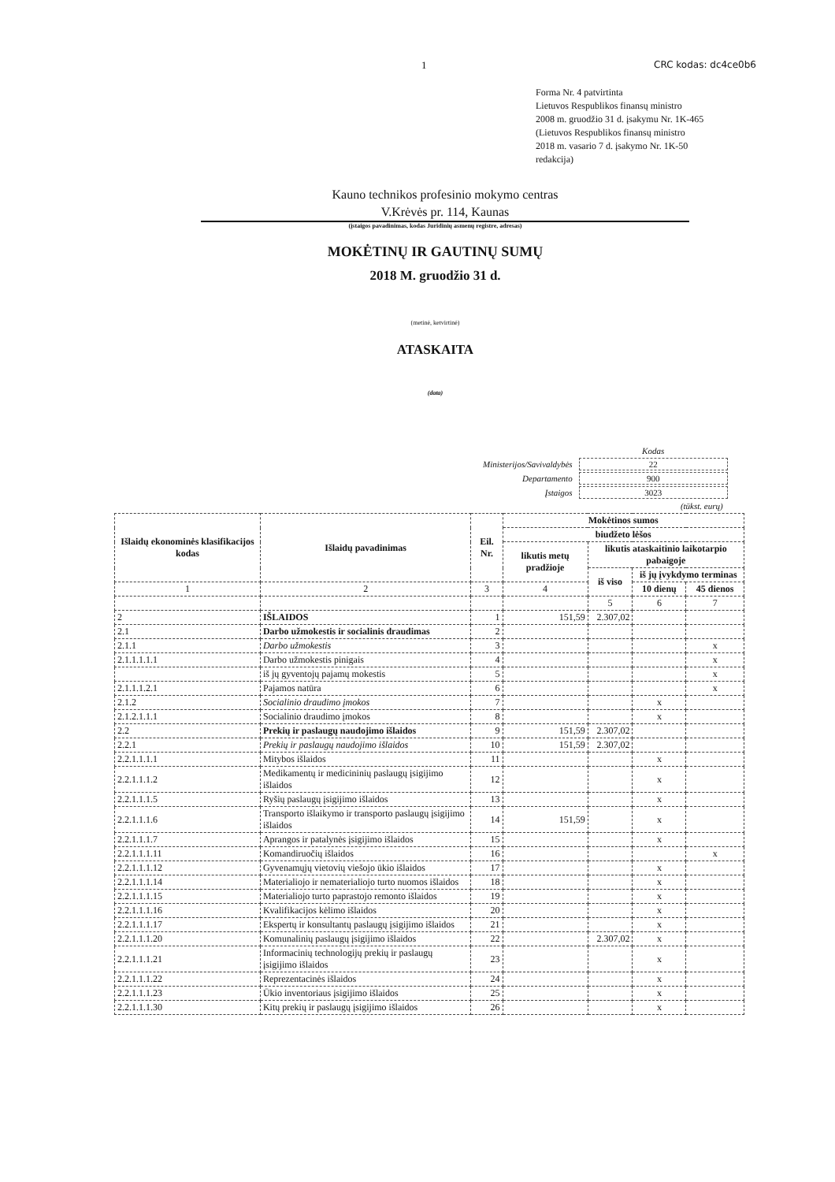1 CRC kodas: dc4ce0b6
Forma Nr. 4 patvirtinta
Lietuvos Respublikos finansų ministro
2008 m. gruodžio 31 d. įsakymu Nr. 1K-465
(Lietuvos Respublikos finansų ministro
2018 m. vasario 7 d. įsakymo Nr. 1K-50
redakcija)
Kauno technikos profesinio mokymo centras
V.Krėvės pr. 114, Kaunas
(įstaigos pavadinimas, kodas Juridinių asmenų registre, adresas)
MOKĖTINŲ IR GAUTINŲ SUMŲ
2018 M. gruodžio 31 d.
(metinė, ketvirtinė)
ATASKAITA
(data)
| | Kodas |
| Ministerijos/Savivaldybės | 22 |
| Departamento | 900 |
| Įstaigos | 3023 |
| | (tūkst. eurų) |
| Išlaidų ekonominės klasifikacijos kodas | Išlaidų pavadinimas | Eil. Nr. | Mokėtinos sumos | | | |
| --- | --- | --- | --- | --- | --- | --- |
| | | | biudžeto lėšos | | | |
| | | | likutis metų pradžioje | likutis ataskaitinio laikotarpio pabaigoje | | |
| | | | | iš viso | iš jų įvykdymo terminas | |
| 1 | 2 | 3 | 4 | | 10 dienų | 45 dienos |
| | | | | 5 | 6 | 7 |
| 2 | IŠLAIDOS | 1 | 151,59 | 2.307,02 | | |
| 2.1 | Darbo užmokestis ir socialinis draudimas | 2 | | | | |
| 2.1.1 | Darbo užmokestis | 3 | | | | x |
| 2.1.1.1.1.1 | Darbo užmokestis pinigais | 4 | | | | x |
| | iš jų gyventojų pajamų mokestis | 5 | | | | x |
| 2.1.1.1.2.1 | Pajamos natūra | 6 | | | | x |
| 2.1.2 | Socialinio draudimo įmokos | 7 | | | x | |
| 2.1.2.1.1.1 | Socialinio draudimo įmokos | 8 | | | x | |
| 2.2 | Prekių ir paslaugų naudojimo išlaidos | 9 | 151,59 | 2.307,02 | | |
| 2.2.1 | Prekių ir paslaugų naudojimo išlaidos | 10 | 151,59 | 2.307,02 | | |
| 2.2.1.1.1.1 | Mitybos išlaidos | 11 | | | x | |
| 2.2.1.1.1.2 | Medikamentų ir medicininių paslaugų įsigijimo išlaidos | 12 | | | x | |
| 2.2.1.1.1.5 | Ryšių paslaugų įsigijimo išlaidos | 13 | | | x | |
| 2.2.1.1.1.6 | Transporto išlaikymo ir transporto paslaugų įsigijimo išlaidos | 14 | 151,59 | | x | |
| 2.2.1.1.1.7 | Aprangos ir patalynės įsigijimo išlaidos | 15 | | | x | |
| 2.2.1.1.1.11 | Komandiruočių išlaidos | 16 | | | | x |
| 2.2.1.1.1.12 | Gyvenamųjų vietovių viešojo ūkio išlaidos | 17 | | | x | |
| 2.2.1.1.1.14 | Materialiojo ir nematerialiojo turto nuomos išlaidos | 18 | | | x | |
| 2.2.1.1.1.15 | Materialiojo turto paprastojo remonto išlaidos | 19 | | | x | |
| 2.2.1.1.1.16 | Kvalifikacijos kėlimo išlaidos | 20 | | | x | |
| 2.2.1.1.1.17 | Ekspertų ir konsultantų paslaugų įsigijimo išlaidos | 21 | | | x | |
| 2.2.1.1.1.20 | Komunalinių paslaugų įsigijimo išlaidos | 22 | | 2.307,02 | x | |
| 2.2.1.1.1.21 | Informacinių technologijų prekių ir paslaugų įsigijimo išlaidos | 23 | | | x | |
| 2.2.1.1.1.22 | Reprezentacinės išlaidos | 24 | | | x | |
| 2.2.1.1.1.23 | Ūkio inventoriaus įsigijimo išlaidos | 25 | | | x | |
| 2.2.1.1.1.30 | Kitų prekių ir paslaugų įsigijimo išlaidos | 26 | | | x | |